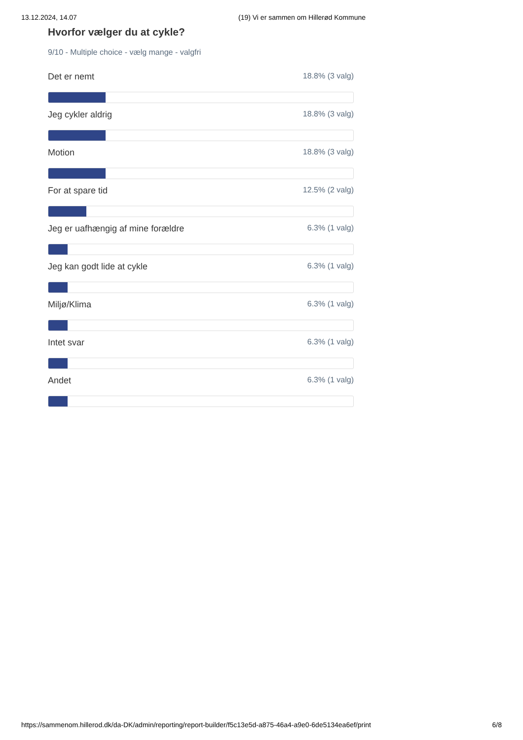13.12.2024, 14.07 (19) Vi er sammen om Hillerød Kommune
Hvorfor vælger du at cykle?
9/10 - Multiple choice - vælg mange - valgfri
Det er nemt 18.8% (3 valg)
Jeg cykler aldrig 18.8% (3 valg)
Motion 18.8% (3 valg)
For at spare tid 12.5% (2 valg)
Jeg er uafhængig af mine forældre 6.3% (1 valg)
Jeg kan godt lide at cykle 6.3% (1 valg)
Miljø/Klima 6.3% (1 valg)
Intet svar 6.3% (1 valg)
Andet 6.3% (1 valg)
https://sammenom.hillerod.dk/da-DK/admin/reporting/report-builder/f5c13e5d-a875-46a4-a9e0-6de5134ea6ef/print 6/8